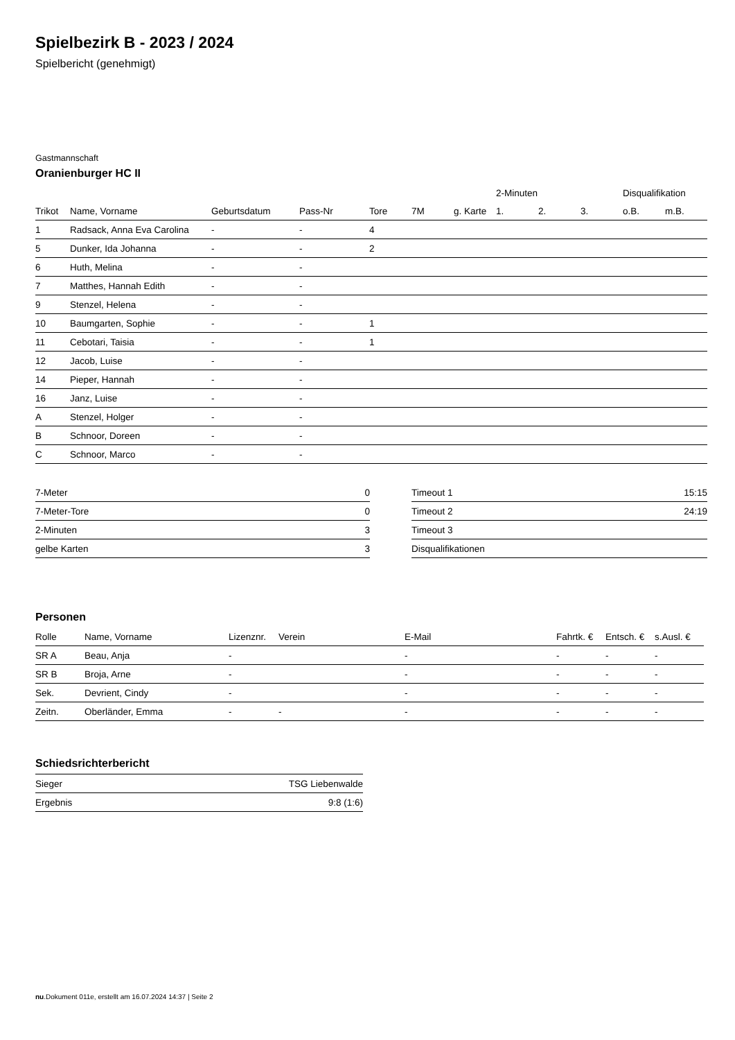Spielbezirk B - 2023 / 2024
Spielbericht (genehmigt)
Gastmannschaft
Oranienburger HC II
| | | | | | | | 2-Minuten | | | Disqualifikation | |
| --- | --- | --- | --- | --- | --- | --- | --- | --- | --- | --- | --- |
| Trikot | Name, Vorname | Geburtsdatum | Pass-Nr | Tore | 7M | g. Karte | 1. | 2. | 3. | o.B. | m.B. |
| 1 | Radsack, Anna Eva Carolina | - | - | 4 | | | | | | | |
| 5 | Dunker, Ida Johanna | - | - | 2 | | | | | | | |
| 6 | Huth, Melina | - | - | | | | | | | | |
| 7 | Matthes, Hannah Edith | - | - | | | | | | | | |
| 9 | Stenzel, Helena | - | - | | | | | | | | |
| 10 | Baumgarten, Sophie | - | - | 1 | | | | | | | |
| 11 | Cebotari, Taisia | - | - | 1 | | | | | | | |
| 12 | Jacob, Luise | - | - | | | | | | | | |
| 14 | Pieper, Hannah | - | - | | | | | | | | |
| 16 | Janz, Luise | - | - | | | | | | | | |
| A | Stenzel, Holger | - | - | | | | | | | | |
| B | Schnoor, Doreen | - | - | | | | | | | | |
| C | Schnoor, Marco | - | - | | | | | | | | |
| 7-Meter | 0 |
| 7-Meter-Tore | 0 |
| 2-Minuten | 3 |
| gelbe Karten | 3 |
| Timeout 1 | 15:15 |
| Timeout 2 | 24:19 |
| Timeout 3 | |
| Disqualifikationen | |
Personen
| Rolle | Name, Vorname | Lizenznr. | Verein | E-Mail | Fahrtk. € | Entsch. € | s.Ausl. € |
| --- | --- | --- | --- | --- | --- | --- | --- |
| SR A | Beau, Anja | - | | - | - | - | - |
| SR B | Broja, Arne | - | | - | - | - | - |
| Sek. | Devrient, Cindy | - | | - | - | - | - |
| Zeitn. | Oberländer, Emma | - | - | - | - | - | - |
Schiedsrichterbericht
| Sieger | TSG Liebenwalde |
| Ergebnis | 9:8 (1:6) |
nu.Dokument 011e, erstellt am 16.07.2024 14:37 | Seite 2